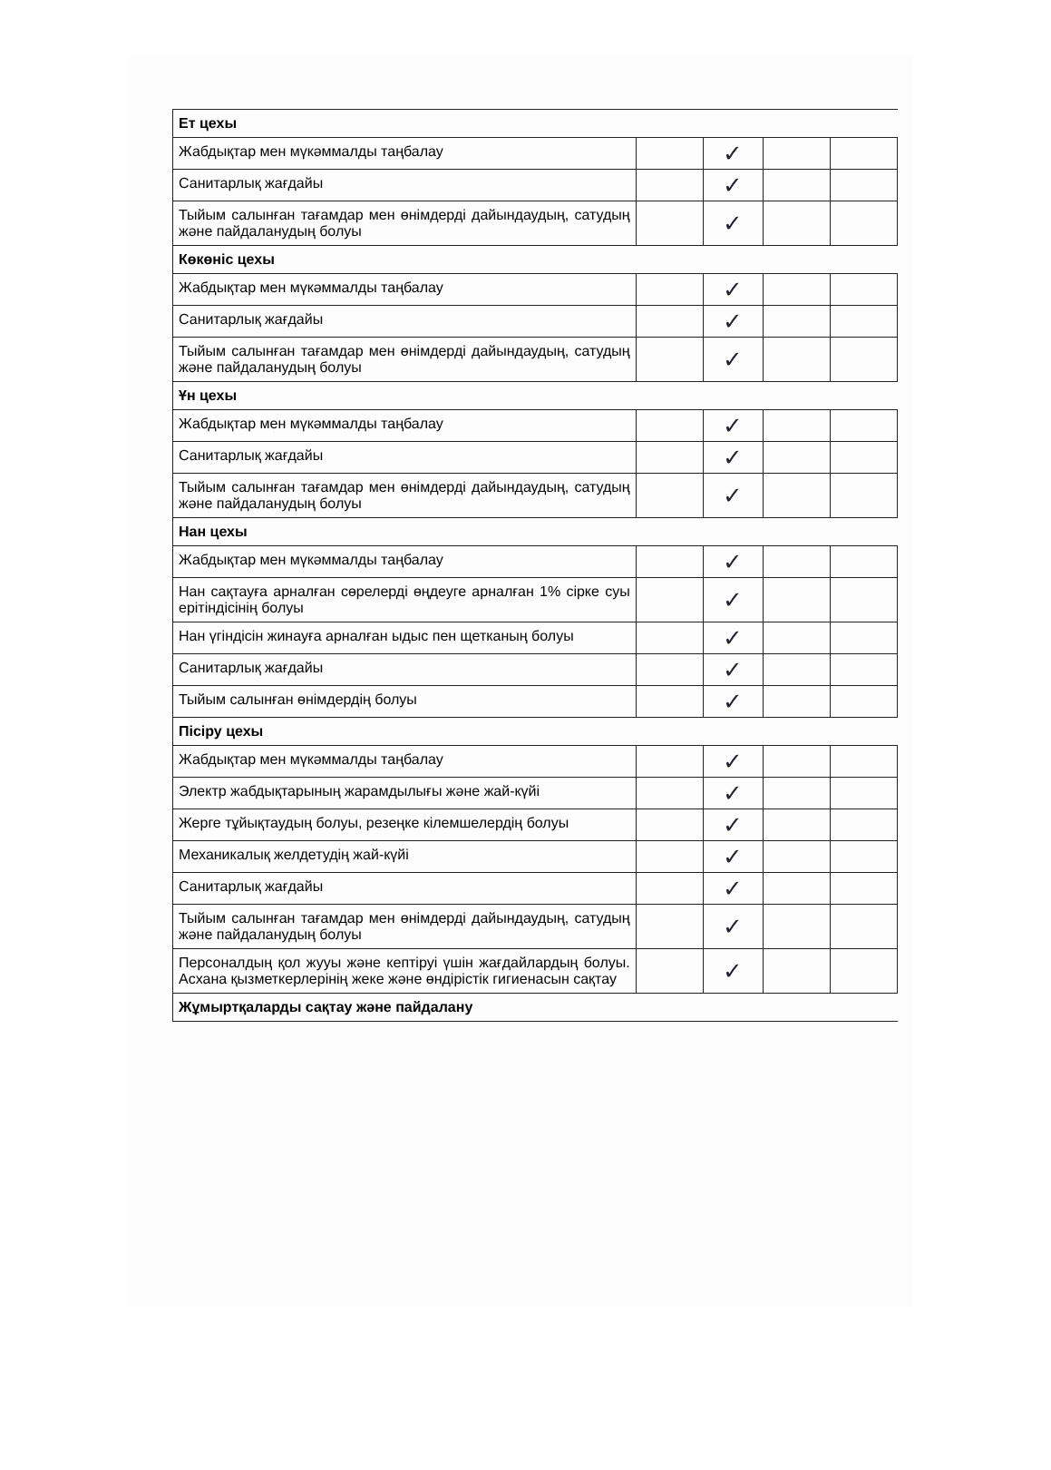| Ет цехы | | | | |
| Жабдықтар мен мүкәммалды таңбалау | | ✓ | | |
| Санитарлық жағдайы | | ✓ | | |
| Тыйым салынған тағамдар мен өнімдерді дайындаудың, сатудың және пайдаланудың болуы | | ✓ | | |
| Көкөніс цехы | | | | |
| Жабдықтар мен мүкәммалды таңбалау | | ✓ | | |
| Санитарлық жағдайы | | ✓ | | |
| Тыйым салынған тағамдар мен өнімдерді дайындаудың, сатудың және пайдаланудың болуы | | ✓ | | |
| Ұн цехы | | | | |
| Жабдықтар мен мүкәммалды таңбалау | | ✓ | | |
| Санитарлық жағдайы | | ✓ | | |
| Тыйым салынған тағамдар мен өнімдерді дайындаудың, сатудың және пайдаланудың болуы | | ✓ | | |
| Нан цехы | | | | |
| Жабдықтар мен мүкәммалды таңбалау | | ✓ | | |
| Нан сақтауға арналған сөрелерді өңдеуге арналған 1% сірке суы ерітіндісінің болуы | | ✓ | | |
| Нан үгіндісін жинауға арналған ыдыс пен щетканың болуы | | ✓ | | |
| Санитарлық жағдайы | | ✓ | | |
| Тыйым салынған өнімдердің болуы | | ✓ | | |
| Пісіру цехы | | | | |
| Жабдықтар мен мүкәммалды таңбалау | | ✓ | | |
| Электр жабдықтарының жарамдылығы және жай-күйі | | ✓ | | |
| Жерге тұйықтаудың болуы, резеңке кілемшелердің болуы | | ✓ | | |
| Механикалық желдетудің жай-күйі | | ✓ | | |
| Санитарлық жағдайы | | ✓ | | |
| Тыйым салынған тағамдар мен өнімдерді дайындаудың, сатудың және пайдаланудың болуы | | ✓ | | |
| Персоналдың қол жууы және кептіруі үшін жағдайлардың болуы. Асхана қызметкерлерінің жеке және өндірістік гигиенасын сақтау | | ✓ | | |
| Жұмыртқаларды сақтау және пайдалану | | | | |